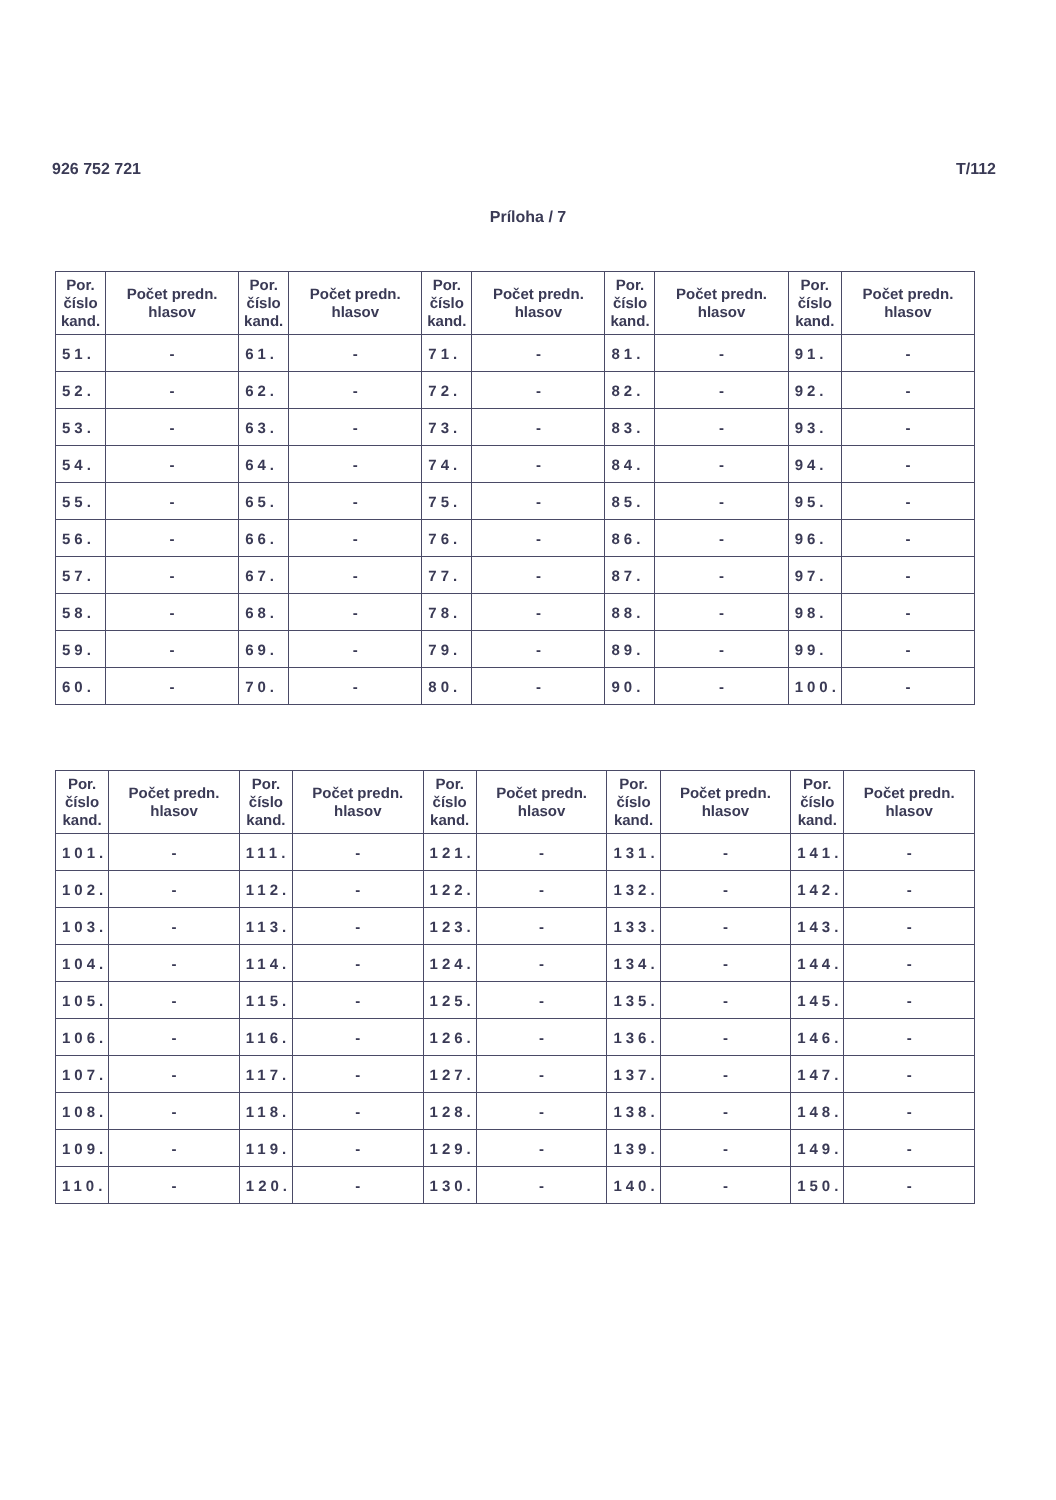926 752 721 T/112
Príloha / 7
| Por. číslo kand. | Počet predn. hlasov | Por. číslo kand. | Počet predn. hlasov | Por. číslo kand. | Počet predn. hlasov | Por. číslo kand. | Počet predn. hlasov | Por. číslo kand. | Počet predn. hlasov |
| --- | --- | --- | --- | --- | --- | --- | --- | --- | --- |
| 51. | - | 61. | - | 71. | - | 81. | - | 91. | - |
| 52. | - | 62. | - | 72. | - | 82. | - | 92. | - |
| 53. | - | 63. | - | 73. | - | 83. | - | 93. | - |
| 54. | - | 64. | - | 74. | - | 84. | - | 94. | - |
| 55. | - | 65. | - | 75. | - | 85. | - | 95. | - |
| 56. | - | 66. | - | 76. | - | 86. | - | 96. | - |
| 57. | - | 67. | - | 77. | - | 87. | - | 97. | - |
| 58. | - | 68. | - | 78. | - | 88. | - | 98. | - |
| 59. | - | 69. | - | 79. | - | 89. | - | 99. | - |
| 60. | - | 70. | - | 80. | - | 90. | - | 100. | - |
| Por. číslo kand. | Počet predn. hlasov | Por. číslo kand. | Počet predn. hlasov | Por. číslo kand. | Počet predn. hlasov | Por. číslo kand. | Počet predn. hlasov | Por. číslo kand. | Počet predn. hlasov |
| --- | --- | --- | --- | --- | --- | --- | --- | --- | --- |
| 101. | - | 111. | - | 121. | - | 131. | - | 141. | - |
| 102. | - | 112. | - | 122. | - | 132. | - | 142. | - |
| 103. | - | 113. | - | 123. | - | 133. | - | 143. | - |
| 104. | - | 114. | - | 124. | - | 134. | - | 144. | - |
| 105. | - | 115. | - | 125. | - | 135. | - | 145. | - |
| 106. | - | 116. | - | 126. | - | 136. | - | 146. | - |
| 107. | - | 117. | - | 127. | - | 137. | - | 147. | - |
| 108. | - | 118. | - | 128. | - | 138. | - | 148. | - |
| 109. | - | 119. | - | 129. | - | 139. | - | 149. | - |
| 110. | - | 120. | - | 130. | - | 140. | - | 150. | - |